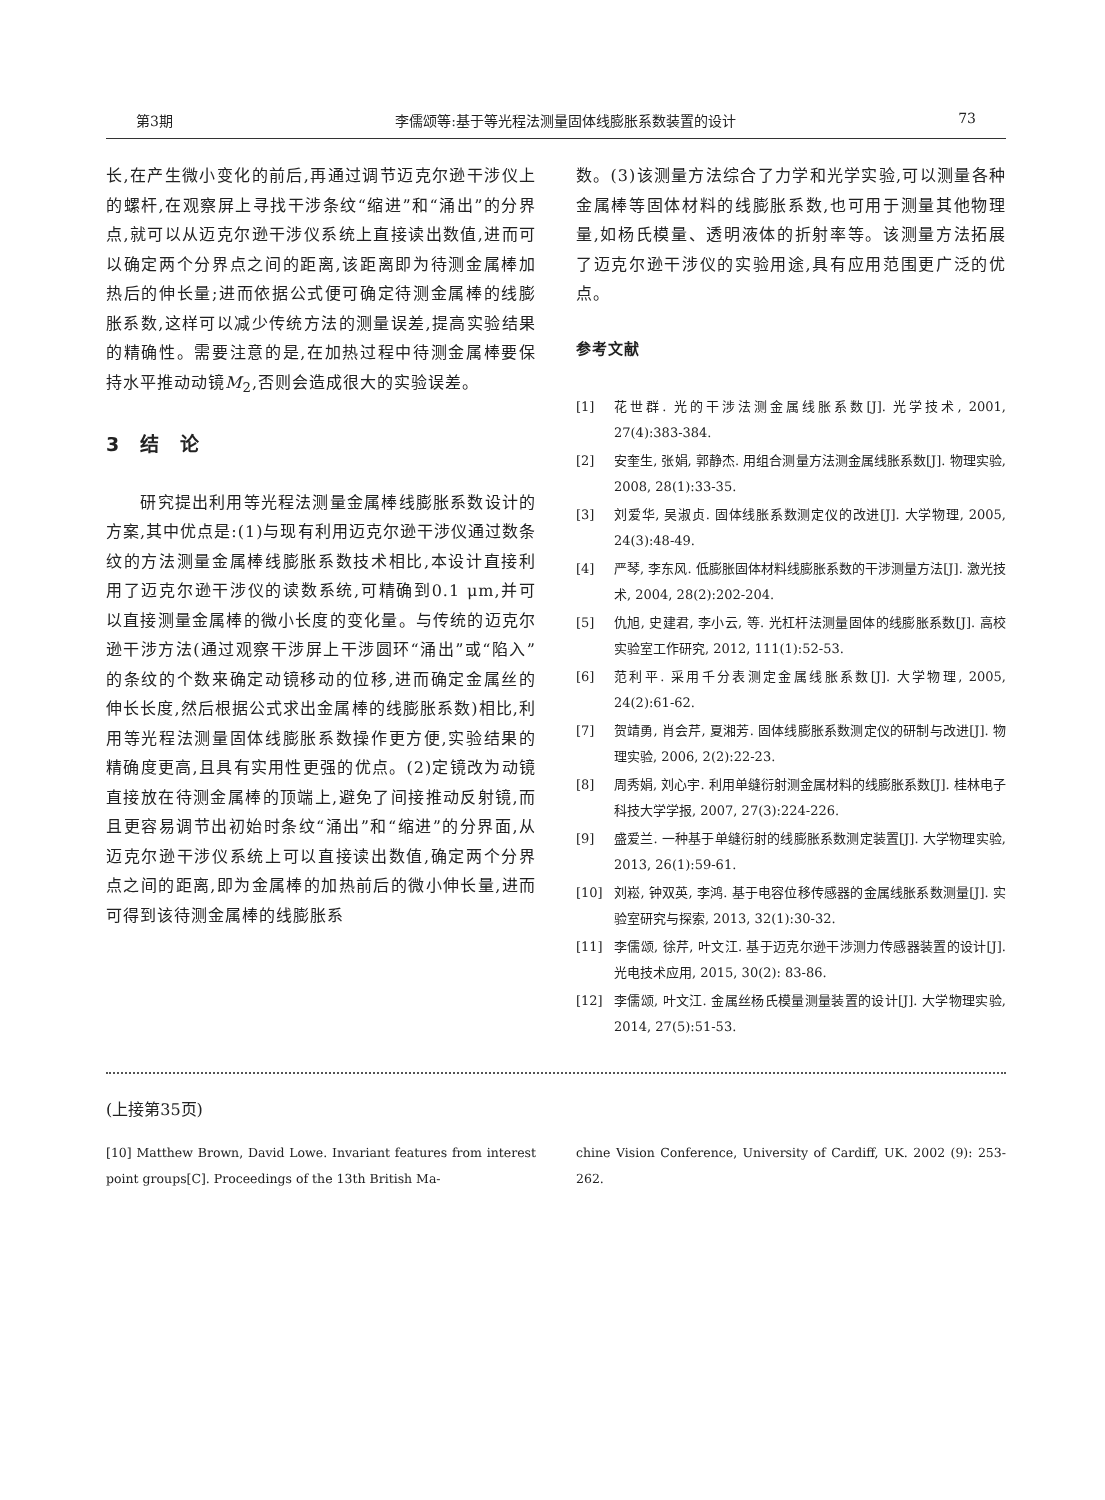第3期 李儒颂等:基于等光程法测量固体线膨胀系数装置的设计 73
长,在产生微小变化的前后,再通过调节迈克尔逊干涉仪上的螺杆,在观察屏上寻找干涉条纹“缩进”和“涌出”的分界点,就可以从迈克尔逊干涉仪系统上直接读出数值,进而可以确定两个分界点之间的距离,该距离即为待测金属棒加热后的伸长量;进而依据公式便可确定待测金属棒的线膨胀系数,这样可以减少传统方法的测量误差,提高实验结果的精确性。需要注意的是,在加热过程中待测金属棒要保持水平推动动镜M<sub>2</sub>,否则会造成很大的实验误差。
3　结　论
　　研究提出利用等光程法测量金属棒线膨胀系数设计的方案,其中优点是:(1)与现有利用迈克尔逊干涉仪通过数条纹的方法测量金属棒线膨胀系数技术相比,本设计直接利用了迈克尔逊干涉仪的读数系统,可精确到0.1 μm,并可以直接测量金属棒的微小长度的变化量。与传统的迈克尔逊干涉方法(通过观察干涉屏上干涉圆环“涌出”或“陷入”的条纹的个数来确定动镜移动的位移,进而确定金属丝的伸长长度,然后根据公式求出金属棒的线膨胀系数)相比,利用等光程法测量固体线膨胀系数操作更方便,实验结果的精确度更高,且具有实用性更强的优点。(2)定镜改为动镜直接放在待测金属棒的顶端上,避免了间接推动反射镜,而且更容易调节出初始时条纹“涌出”和“缩进”的分界面,从迈克尔逊干涉仪系统上可以直接读出数值,确定两个分界点之间的距离,即为金属棒的加热前后的微小伸长量,进而可得到该待测金属棒的线膨胀系
数。(3)该测量方法综合了力学和光学实验,可以测量各种金属棒等固体材料的线膨胀系数,也可用于测量其他物理量,如杨氏模量、透明液体的折射率等。该测量方法拓展了迈克尔逊干涉仪的实验用途,具有应用范围更广泛的优点。
参考文献
[1] 花世群. 光的干涉法测金属线胀系数[J]. 光学技术, 2001, 27(4):383-384.
[2] 安奎生, 张娟, 郭静杰. 用组合测量方法测金属线胀系数[J]. 物理实验, 2008, 28(1):33-35.
[3] 刘爱华, 吴淑贞. 固体线胀系数测定仪的改进[J]. 大学物理, 2005, 24(3):48-49.
[4] 严琴, 李东风. 低膨胀固体材料线膨胀系数的干涉测量方法[J]. 激光技术, 2004, 28(2):202-204.
[5] 仇旭, 史建君, 李小云, 等. 光杠杆法测量固体的线膨胀系数[J]. 高校实验室工作研究, 2012, 111(1):52-53.
[6] 范利平. 采用千分表测定金属线胀系数[J]. 大学物理, 2005, 24(2):61-62.
[7] 贺靖勇, 肖会芹, 夏湘芳. 固体线膨胀系数测定仪的研制与改进[J]. 物理实验, 2006, 2(2):22-23.
[8] 周秀娟, 刘心宇. 利用单缝衍射测金属材料的线膨胀系数[J]. 桂林电子科技大学学报, 2007, 27(3):224-226.
[9] 盛爱兰. 一种基于单缝衍射的线膨胀系数测定装置[J]. 大学物理实验, 2013, 26(1):59-61.
[10] 刘崧, 钟双英, 李鸿. 基于电容位移传感器的金属线胀系数测量[J]. 实验室研究与探索, 2013, 32(1):30-32.
[11] 李儒颂, 徐芹, 叶文江. 基于迈克尔逊干涉测力传感器装置的设计[J]. 光电技术应用, 2015, 30(2): 83-86.
[12] 李儒颂, 叶文江. 金属丝杨氏模量测量装置的设计[J]. 大学物理实验, 2014, 27(5):51-53.
(上接第35页)
[10] Matthew Brown, David Lowe. Invariant features from interest point groups[C]. Proceedings of the 13th British Ma-
chine Vision Conference, University of Cardiff, UK. 2002 (9): 253-262.